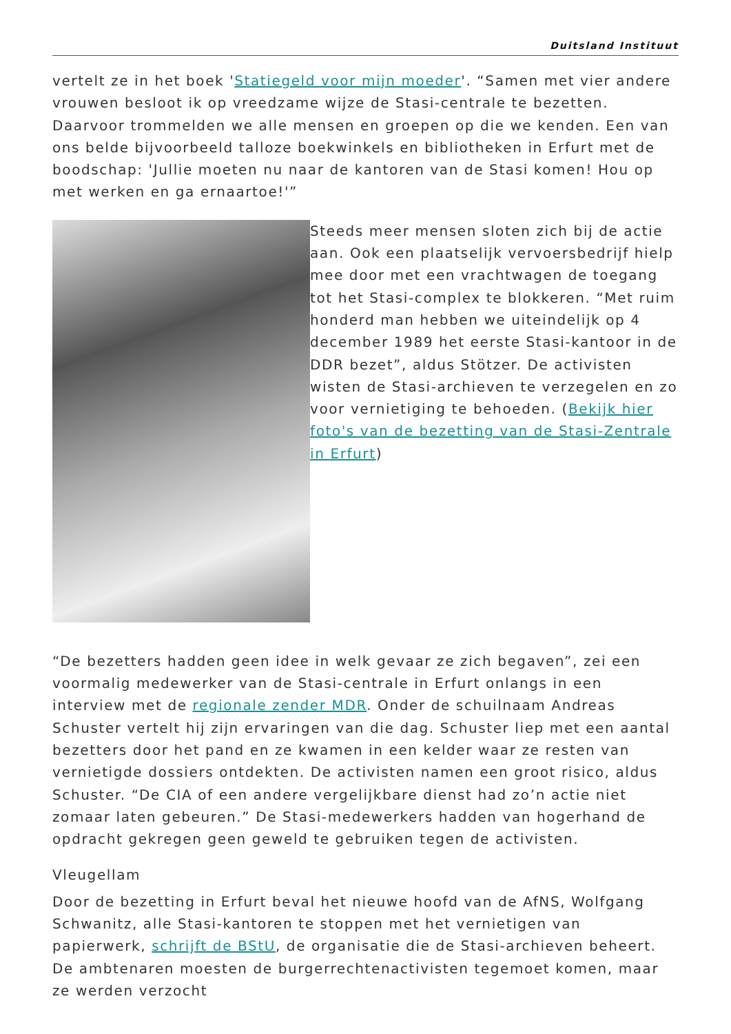Duitsland Instituut
vertelt ze in het boek 'Statiegeld voor mijn moeder'. “Samen met vier andere vrouwen besloot ik op vreedzame wijze de Stasi-centrale te bezetten. Daarvoor trommelden we alle mensen en groepen op die we kenden. Een van ons belde bijvoorbeeld talloze boekwinkels en bibliotheken in Erfurt met de boodschap: 'Jullie moeten nu naar de kantoren van de Stasi komen! Hou op met werken en ga ernaartoe!'”
Steeds meer mensen sloten zich bij de actie aan. Ook een plaatselijk vervoersbedrijf hielp mee door met een vrachtwagen de toegang tot het Stasi-complex te blokkeren. “Met ruim honderd man hebben we uiteindelijk op 4 december 1989 het eerste Stasi-kantoor in de DDR bezet”, aldus Stötzer. De activisten wisten de Stasi-archieven te verzegelen en zo voor vernietiging te behoeden. (Bekijk hier foto's van de bezetting van de Stasi-Zentrale in Erfurt)
“De bezetters hadden geen idee in welk gevaar ze zich begaven”, zei een voormalig medewerker van de Stasi-centrale in Erfurt onlangs in een interview met de regionale zender MDR. Onder de schuilnaam Andreas Schuster vertelt hij zijn ervaringen van die dag. Schuster liep met een aantal bezetters door het pand en ze kwamen in een kelder waar ze resten van vernietigde dossiers ontdekten. De activisten namen een groot risico, aldus Schuster. “De CIA of een andere vergelijkbare dienst had zo’n actie niet zomaar laten gebeuren.” De Stasi-medewerkers hadden van hogerhand de opdracht gekregen geen geweld te gebruiken tegen de activisten.
Vleugellam
Door de bezetting in Erfurt beval het nieuwe hoofd van de AfNS, Wolfgang Schwanitz, alle Stasi-kantoren te stoppen met het vernietigen van papierwerk, schrijft de BStU, de organisatie die de Stasi-archieven beheert. De ambtenaren moesten de burgerrechtenactivisten tegemoet komen, maar ze werden verzocht